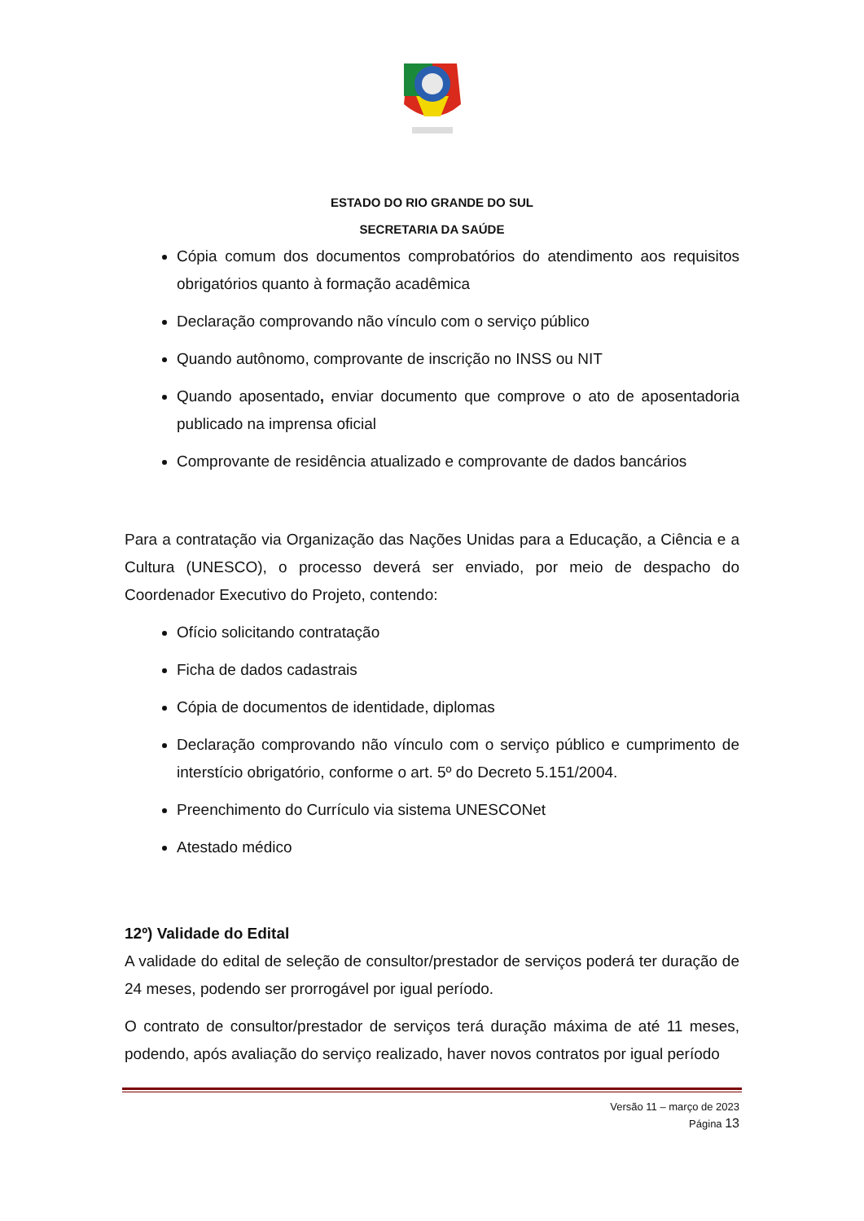ESTADO DO RIO GRANDE DO SUL
SECRETARIA DA SAÚDE
Cópia comum dos documentos comprobatórios do atendimento aos requisitos obrigatórios quanto à formação acadêmica
Declaração comprovando não vínculo com o serviço público
Quando autônomo, comprovante de inscrição no INSS ou NIT
Quando aposentado, enviar documento que comprove o ato de aposentadoria publicado na imprensa oficial
Comprovante de residência atualizado e comprovante de dados bancários
Para a contratação via Organização das Nações Unidas para a Educação, a Ciência e a Cultura (UNESCO), o processo deverá ser enviado, por meio de despacho do Coordenador Executivo do Projeto, contendo:
Ofício solicitando contratação
Ficha de dados cadastrais
Cópia de documentos de identidade, diplomas
Declaração comprovando não vínculo com o serviço público e cumprimento de interstício obrigatório, conforme o art. 5º do Decreto 5.151/2004.
Preenchimento do Currículo via sistema UNESCONet
Atestado médico
12º) Validade do Edital
A validade do edital de seleção de consultor/prestador de serviços poderá ter duração de 24 meses, podendo ser prorrogável por igual período.
O contrato de consultor/prestador de serviços terá duração máxima de até 11 meses, podendo, após avaliação do serviço realizado, haver novos contratos por igual período
Versão 11 – março de 2023
Página 13